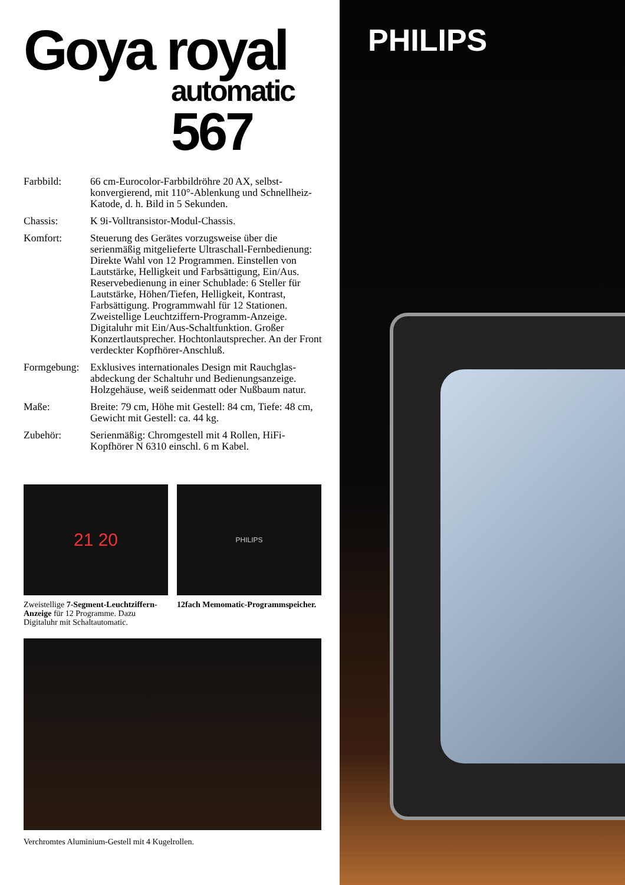Goya royal
automatic
567
Farbbild: 66 cm-Eurocolor-Farbbildröhre 20 AX, selbst­konvergierend, mit 110°-Ablenkung und Schnellheiz-Katode, d. h. Bild in 5 Sekunden.
Chassis: K 9i-Volltransistor-Modul-Chassis.
Komfort: Steuerung des Gerätes vorzugsweise über die serienmäßig mitgelieferte Ultraschall-Fernbedie­nung: Direkte Wahl von 12 Programmen. Einstellen von Lautstärke, Helligkeit und Farb­sättigung, Ein/Aus. Reservebedienung in einer Schublade: 6 Steller für Lautstärke, Höhen/Tiefen, Helligkeit, Kontrast, Farbsättigung. Programm­wahl für 12 Stationen. Zweistellige Leuchtziffern-Programm-Anzeige. Digitaluhr mit Ein/Aus-Schaltfunktion. Großer Konzertlautsprecher. Hochtonlautsprecher. An der Front verdeckter Kopfhörer-Anschluß.
Formgebung:
Exklusives internationales Design mit Rauchglas­abdeckung der Schaltuhr und Bedienungsanzeige. Holzgehäuse, weiß seidenmatt oder Nußbaum natur.
Maße: Breite: 79 cm, Höhe mit Gestell: 84 cm, Tiefe: 48 cm, Gewicht mit Gestell: ca. 44 kg.
Zubehör: Serienmäßig: Chromgestell mit 4 Rollen, HiFi-Kopfhörer N 6310 einschl. 6 m Kabel.
21 20
Zweistellige 7-Segment-Leucht­ziffern-Anzeige für 12 Programme. Dazu Digitaluhr mit Schaltautomatic.
PHILIPS
12fach Memomatic-Programm­speicher.
Verchromtes Aluminium-Gestell mit 4 Kugelrollen.
PHILIPS